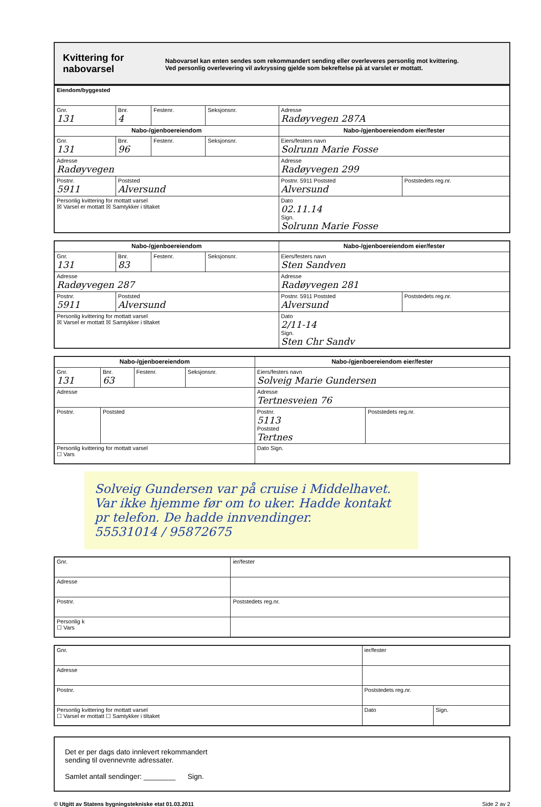Kvittering for nabovarsel
Nabovarsel kan enten sendes som rekommandert sending eller overleveres personlig mot kvittering.
Ved personlig overlevering vil avkryssing gjelde som bekreftelse på at varslet er mottatt.
| Eiendom/byggested | | | | | |
| Gnr. 131 | Bnr. 4 | Festenr. | Seksjonsnr. | Adresse Radøyvegen 287A | |
| Nabo-/gjenboereiendom | | | | Nabo-/gjenboereiendom eier/fester | |
| Gnr. 131 | Bnr. 96 | Festenr. | Seksjonsnr. | Eiers/festers navn Solrunn Marie Fosse | |
| Adresse Radøyvegen | | | | Adresse Radøyvegen 299 | |
| Postnr. 5911 | Poststed Alversund | | | Postnr. 5911 Poststed Alversund | Poststedets reg.nr. |
| Personlig kvittering for mottatt varsel ☒ Varsel er mottatt ☒ Samtykker i tiltaket | | | | Dato 02.11.14 Sign. Solrunn Marie Fosse | |
| Nabo-/gjenboereiendom | | | | Nabo-/gjenboereiendom eier/fester | |
| Gnr. 131 | Bnr. 83 | Festenr. | Seksjonsnr. | Eiers/festers navn Sten Sandven | |
| Adresse Radøyvegen 287 | | | | Adresse Radøyvegen 281 | |
| Postnr. 5911 | Poststed Alversund | | | Postnr. 5911 Poststed Alversund | Poststedets reg.nr. |
| Personlig kvittering for mottatt varsel ☒ Varsel er mottatt ☒ Samtykker i tiltaket | | | | Dato 2/11-14 Sign. Sten Chr Sandv | |
| Nabo-/gjenboereiendom | | | | Nabo-/gjenboereiendom eier/fester | |
| Gnr. 131 | Bnr. 63 | Festenr. | Seksjonsnr. | Eiers/festers navn Solveig Marie Gundersen | |
| Adresse | | | | Adresse Tertnesveien 76 | |
| Postnr. | Poststed | | | Postnr. 5113 Poststed Tertnes | Poststedets reg.nr. |
| Personlig kvittering for mottatt varsel ☐ Vars | | | | Dato Sign. | |
Solveig Gundersen var på cruise i Middelhavet. Var ikke hjemme før om to uker. Hadde kontakt pr telefon. De hadde innvendinger.
55531014 / 95872675
| Gnr. | ier/fester |
| Adresse | |
| Postnr. | Poststedets reg.nr. |
| Personlig k ☐ Vars | |
| Gnr. | ier/fester | |
| Adresse | | |
| Postnr. | Poststedets reg.nr. | |
| Personlig kvittering for mottatt varsel ☐ Varsel er mottatt ☐ Samtykker i tiltaket | Dato | Sign. |
Det er per dags dato innlevert rekommandert
sending til ovennevnte adressater.
Samlet antall sendinger: ________ Sign.
© Utgitt av Statens bygningstekniske etat 01.03.2011 Side 2 av 2